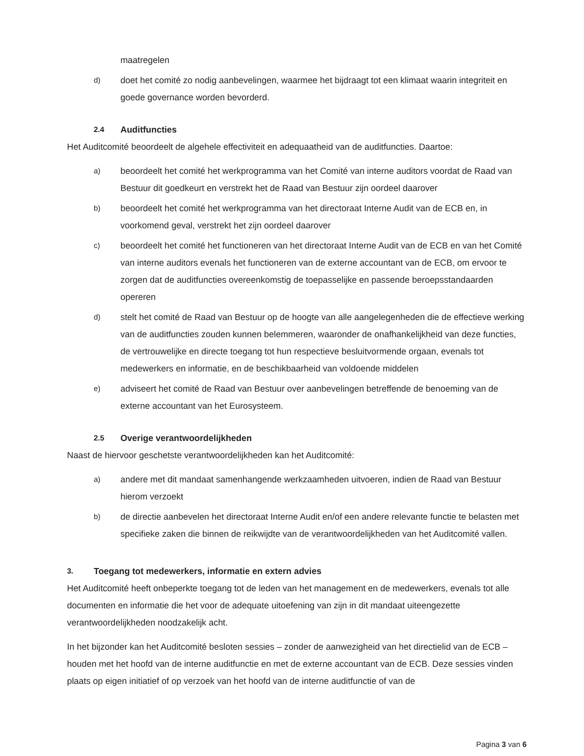maatregelen
d) doet het comité zo nodig aanbevelingen, waarmee het bijdraagt tot een klimaat waarin integriteit en goede governance worden bevorderd.
2.4 Auditfuncties
Het Auditcomité beoordeelt de algehele effectiviteit en adequaatheid van de auditfuncties. Daartoe:
a) beoordeelt het comité het werkprogramma van het Comité van interne auditors voordat de Raad van Bestuur dit goedkeurt en verstrekt het de Raad van Bestuur zijn oordeel daarover
b) beoordeelt het comité het werkprogramma van het directoraat Interne Audit van de ECB en, in voorkomend geval, verstrekt het zijn oordeel daarover
c) beoordeelt het comité het functioneren van het directoraat Interne Audit van de ECB en van het Comité van interne auditors evenals het functioneren van de externe accountant van de ECB, om ervoor te zorgen dat de auditfuncties overeenkomstig de toepasselijke en passende beroepsstandaarden opereren
d) stelt het comité de Raad van Bestuur op de hoogte van alle aangelegenheden die de effectieve werking van de auditfuncties zouden kunnen belemmeren, waaronder de onafhankelijkheid van deze functies, de vertrouwelijke en directe toegang tot hun respectieve besluitvormende orgaan, evenals tot medewerkers en informatie, en de beschikbaarheid van voldoende middelen
e) adviseert het comité de Raad van Bestuur over aanbevelingen betreffende de benoeming van de externe accountant van het Eurosysteem.
2.5 Overige verantwoordelijkheden
Naast de hiervoor geschetste verantwoordelijkheden kan het Auditcomité:
a) andere met dit mandaat samenhangende werkzaamheden uitvoeren, indien de Raad van Bestuur hierom verzoekt
b) de directie aanbevelen het directoraat Interne Audit en/of een andere relevante functie te belasten met specifieke zaken die binnen de reikwijdte van de verantwoordelijkheden van het Auditcomité vallen.
3. Toegang tot medewerkers, informatie en extern advies
Het Auditcomité heeft onbeperkte toegang tot de leden van het management en de medewerkers, evenals tot alle documenten en informatie die het voor de adequate uitoefening van zijn in dit mandaat uiteengezette verantwoordelijkheden noodzakelijk acht.
In het bijzonder kan het Auditcomité besloten sessies – zonder de aanwezigheid van het directielid van de ECB – houden met het hoofd van de interne auditfunctie en met de externe accountant van de ECB. Deze sessies vinden plaats op eigen initiatief of op verzoek van het hoofd van de interne auditfunctie of van de
Pagina 3 van 6